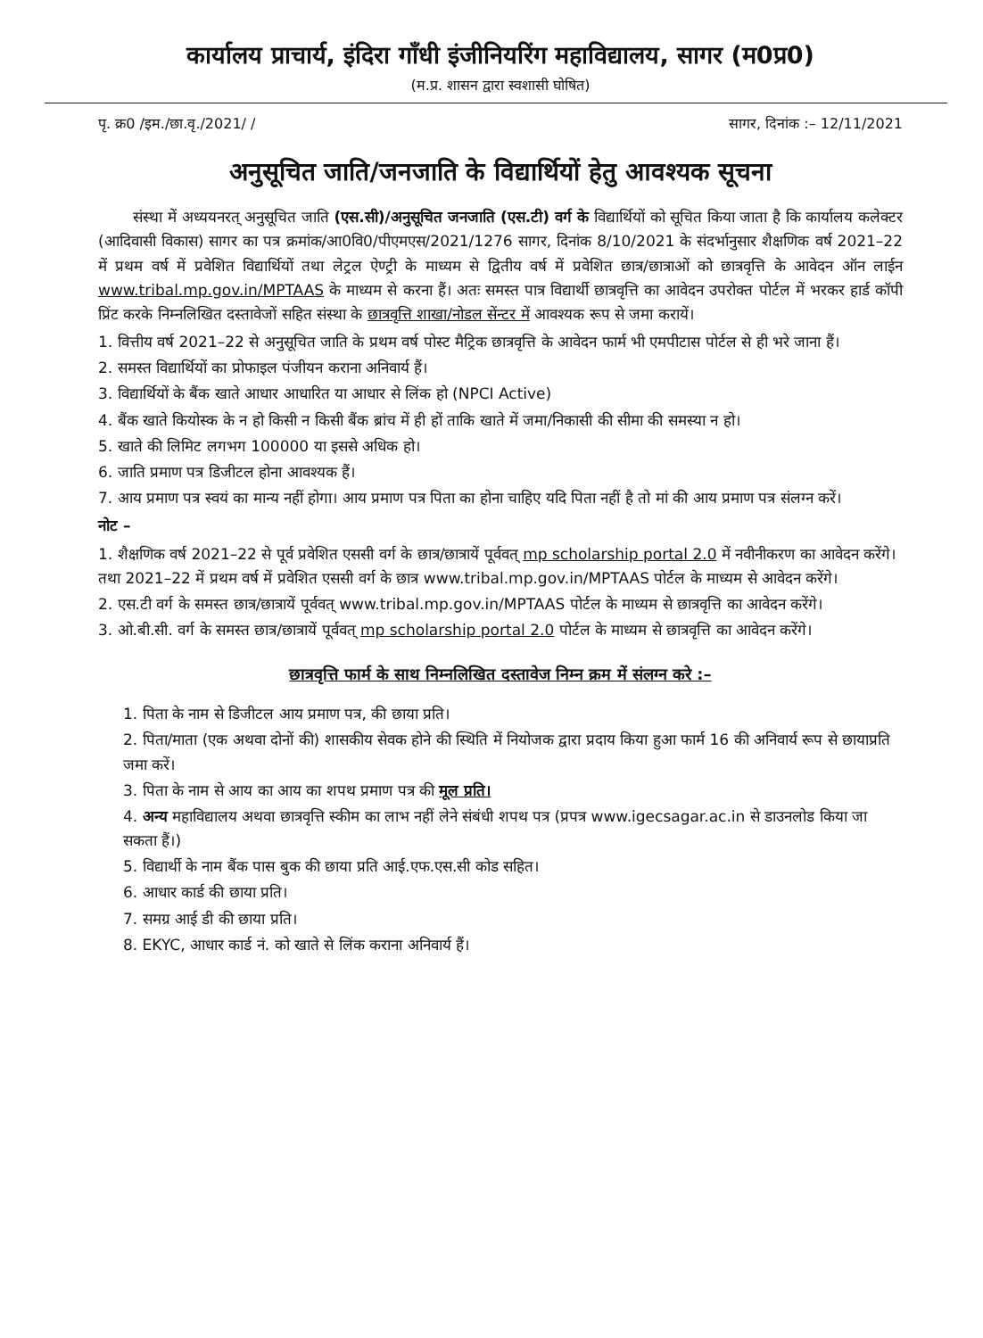कार्यालय प्राचार्य, इंदिरा गाँधी इंजीनियरिंग महाविद्यालय, सागर (म0प्र0)
(म.प्र. शासन द्वारा स्वशासी घोषित)
पृ. क्र0 /इम./छा.वृ./2021/ / सागर, दिनांक :– 12/11/2021
अनुसूचित जाति/जनजाति के विद्यार्थियों हेतु आवश्यक सूचना
संस्था में अध्ययनरत् अनुसूचित जाति (एस.सी)/अनुसूचित जनजाति (एस.टी) वर्ग के विद्यार्थियों को सूचित किया जाता है कि कार्यालय कलेक्टर (आदिवासी विकास) सागर का पत्र क्रमांक/आ0वि0/पीएमएस/2021/1276 सागर, दिनांक 8/10/2021 के संदर्भानुसार शैक्षणिक वर्ष 2021–22 में प्रथम वर्ष में प्रवेशित विद्यार्थियों तथा लेट्रल ऐण्ट्री के माध्यम से द्वितीय वर्ष में प्रवेशित छात्र/छात्राओं को छात्रवृत्ति के आवेदन ऑन लाईन www.tribal.mp.gov.in/MPTAAS के माध्यम से करना हैं। अतः समस्त पात्र विद्यार्थी छात्रवृत्ति का आवेदन उपरोक्त पोर्टल में भरकर हार्ड कॉपी प्रिंट करके निम्नलिखित दस्तावेजों सहित संस्था के छात्रवृत्ति शाखा/नोडल सेंन्टर में आवश्यक रूप से जमा करायें।
1. वित्तीय वर्ष 2021–22 से अनुसूचित जाति के प्रथम वर्ष पोस्ट मैट्रिक छात्रवृत्ति के आवेदन फार्म भी एमपीटास पोर्टल से ही भरे जाना हैं।
2. समस्त विद्यार्थियों का प्रोफाइल पंजीयन कराना अनिवार्य हैं।
3. विद्यार्थियों के बैंक खाते आधार आधारित या आधार से लिंक हो (NPCI Active)
4. बैंक खाते कियोस्क के न हो किसी न किसी बैंक ब्रांच में ही हों ताकि खाते में जमा/निकासी की सीमा की समस्या न हो।
5. खाते की लिमिट लगभग 100000 या इससे अधिक हो।
6. जाति प्रमाण पत्र डिजीटल होना आवश्यक हैं।
7. आय प्रमाण पत्र स्वयं का मान्य नहीं होगा। आय प्रमाण पत्र पिता का होना चाहिए यदि पिता नहीं है तो मां की आय प्रमाण पत्र संलग्न करें।
नोट –
1. शैक्षणिक वर्ष 2021–22 से पूर्व प्रवेशित एससी वर्ग के छात्र/छात्रायें पूर्ववत् mp scholarship portal 2.0 में नवीनीकरण का आवेदन करेंगे। तथा 2021–22 में प्रथम वर्ष में प्रवेशित एससी वर्ग के छात्र www.tribal.mp.gov.in/MPTAAS पोर्टल के माध्यम से आवेदन करेंगे।
2. एस.टी वर्ग के समस्त छात्र/छात्रायें पूर्ववत् www.tribal.mp.gov.in/MPTAAS पोर्टल के माध्यम से छात्रवृत्ति का आवेदन करेंगे।
3. ओ.बी.सी. वर्ग के समस्त छात्र/छात्रायें पूर्ववत् mp scholarship portal 2.0 पोर्टल के माध्यम से छात्रवृत्ति का आवेदन करेंगे।
छात्रवृत्ति फार्म के साथ निम्नलिखित दस्तावेज निम्न क्रम में संलग्न करे :–
1. पिता के नाम से डिजीटल आय प्रमाण पत्र, की छाया प्रति।
2. पिता/माता (एक अथवा दोनों की) शासकीय सेवक होने की स्थिति में नियोजक द्वारा प्रदाय किया हुआ फार्म 16 की अनिवार्य रूप से छायाप्रति जमा करें।
3. पिता के नाम से आय का आय का शपथ प्रमाण पत्र की मूल प्रति।
4. अन्य महाविद्यालय अथवा छात्रवृत्ति स्कीम का लाभ नहीं लेने संबंधी शपथ पत्र (प्रपत्र www.igecsagar.ac.in से डाउनलोड किया जा सकता हैं।)
5. विद्यार्थी के नाम बैंक पास बुक की छाया प्रति आई.एफ.एस.सी कोड सहित।
6. आधार कार्ड की छाया प्रति।
7. समग्र आई डी की छाया प्रति।
8. EKYC, आधार कार्ड नं. को खाते से लिंक कराना अनिवार्य हैं।